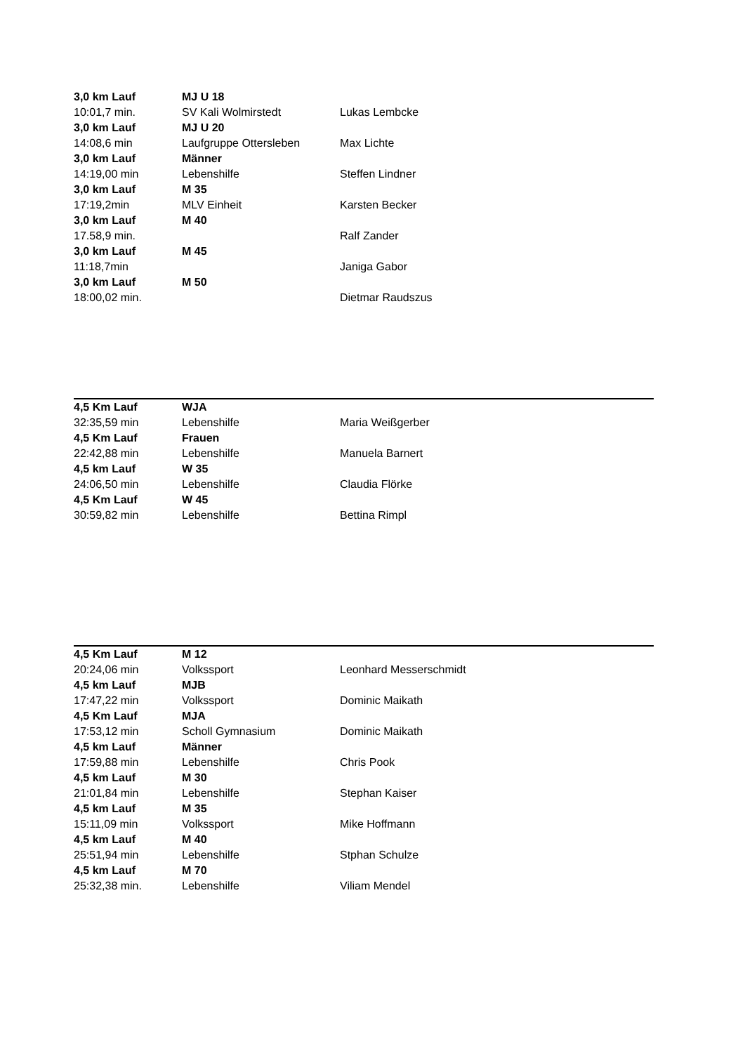| 3,0 km Lauf | MJ U 18 | |
| 10:01,7 min. | SV Kali Wolmirstedt | Lukas Lembcke |
| 3,0 km Lauf | MJ U 20 | |
| 14:08,6 min | Laufgruppe Ottersleben | Max Lichte |
| 3,0 km Lauf | Männer | |
| 14:19,00 min | Lebenshilfe | Steffen Lindner |
| 3,0 km Lauf | M 35 | |
| 17:19,2min | MLV Einheit | Karsten Becker |
| 3,0 km Lauf | M 40 | |
| 17.58,9 min. | | Ralf Zander |
| 3,0 km Lauf | M 45 | |
| 11:18,7min | | Janiga Gabor |
| 3,0 km Lauf | M 50 | |
| 18:00,02 min. | | Dietmar Raudszus |
| 4,5 Km Lauf | WJA | |
| 32:35,59 min | Lebenshilfe | Maria Weißgerber |
| 4,5 Km Lauf | Frauen | |
| 22:42,88 min | Lebenshilfe | Manuela Barnert |
| 4,5 km Lauf | W 35 | |
| 24:06,50 min | Lebenshilfe | Claudia Flörke |
| 4,5 Km Lauf | W 45 | |
| 30:59,82 min | Lebenshilfe | Bettina Rimpl |
| 4,5 Km Lauf | M 12 | |
| 20:24,06 min | Volkssport | Leonhard Messerschmidt |
| 4,5 km Lauf | MJB | |
| 17:47,22 min | Volkssport | Dominic Maikath |
| 4,5 Km Lauf | MJA | |
| 17:53,12 min | Scholl Gymnasium | Dominic Maikath |
| 4,5 km Lauf | Männer | |
| 17:59,88 min | Lebenshilfe | Chris Pook |
| 4,5 km Lauf | M 30 | |
| 21:01,84 min | Lebenshilfe | Stephan Kaiser |
| 4,5 km Lauf | M 35 | |
| 15:11,09 min | Volkssport | Mike Hoffmann |
| 4,5 km Lauf | M 40 | |
| 25:51,94 min | Lebenshilfe | Stphan Schulze |
| 4,5 km Lauf | M 70 | |
| 25:32,38 min. | Lebenshilfe | Viliam Mendel |